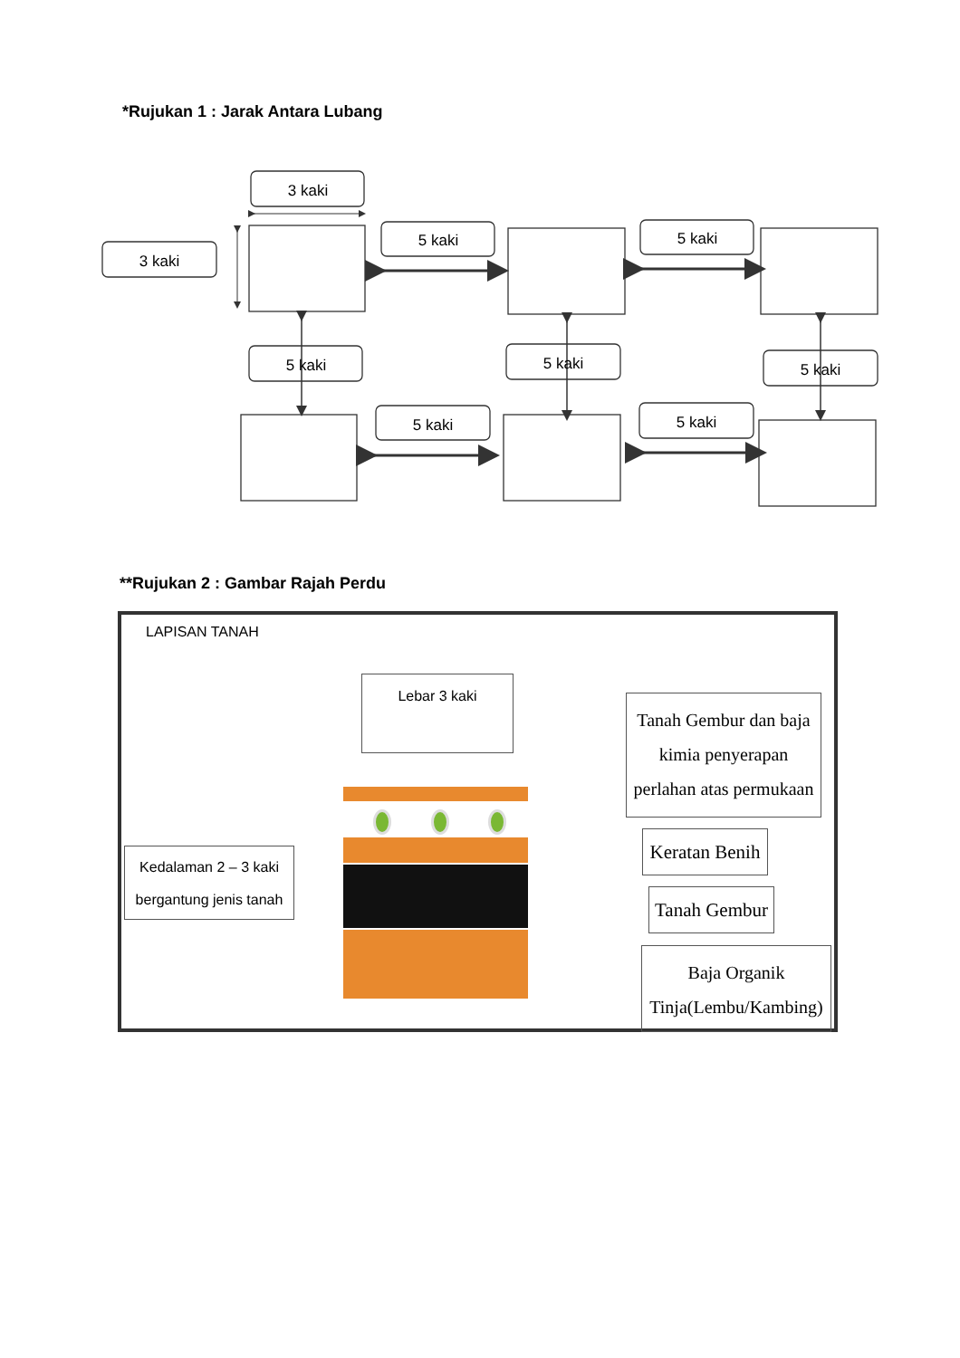*Rujukan 1 : Jarak Antara Lubang
3 kaki
3 kaki
5 kaki
5 kaki
5 kaki
5 kaki
5 kaki
5 kaki
5 kaki
**Rujukan 2 : Gambar Rajah Perdu
LAPISAN TANAH
Lebar 3 kaki
Tanah Gembur dan baja kimia penyerapan perlahan atas permukaan
Kedalaman 2 – 3 kaki bergantung jenis tanah
Keratan Benih
Tanah Gembur
Baja Organik Tinja(Lembu/Kambing)